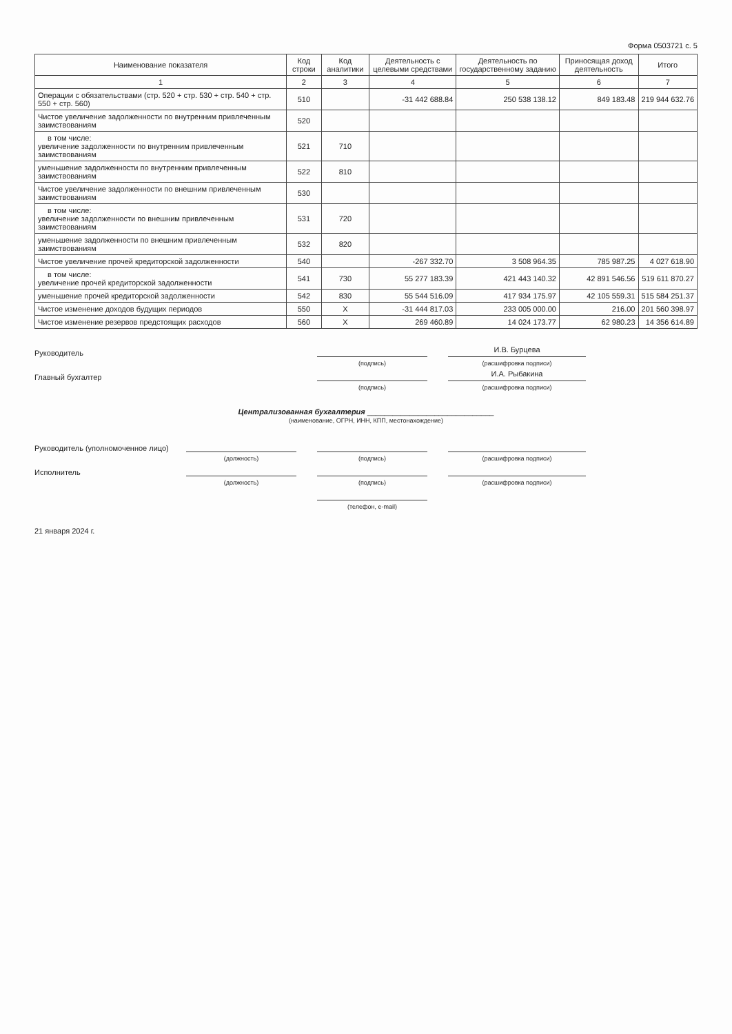Форма 0503721 с. 5
| Наименование показателя | Код строки | Код аналитики | Деятельность с целевыми средствами | Деятельность по государственному заданию | Приносящая доход деятельность | Итого |
| --- | --- | --- | --- | --- | --- | --- |
| 1 | 2 | 3 | 4 | 5 | 6 | 7 |
| Операции с обязательствами (стр. 520 + стр. 530 + стр. 540 + стр. 550 + стр. 560) | 510 | | -31 442 688.84 | 250 538 138.12 | 849 183.48 | 219 944 632.76 |
| Чистое увеличение задолженности по внутренним привлеченным заимствованиям | 520 | | | | | |
| в том числе: увеличение задолженности по внутренним привлеченным заимствованиям | 521 | 710 | | | | |
| уменьшение задолженности по внутренним привлеченным заимствованиям | 522 | 810 | | | | |
| Чистое увеличение задолженности по внешним привлеченным заимствованиям | 530 | | | | | |
| в том числе: увеличение задолженности по внешним привлеченным заимствованиям | 531 | 720 | | | | |
| уменьшение задолженности по внешним привлеченным заимствованиям | 532 | 820 | | | | |
| Чистое увеличение прочей кредиторской задолженности | 540 | | -267 332.70 | 3 508 964.35 | 785 987.25 | 4 027 618.90 |
| в том числе: увеличение прочей кредиторской задолженности | 541 | 730 | 55 277 183.39 | 421 443 140.32 | 42 891 546.56 | 519 611 870.27 |
| уменьшение прочей кредиторской задолженности | 542 | 830 | 55 544 516.09 | 417 934 175.97 | 42 105 559.31 | 515 584 251.37 |
| Чистое изменение доходов будущих периодов | 550 | X | -31 444 817.03 | 233 005 000.00 | 216.00 | 201 560 398.97 |
| Чистое изменение резервов предстоящих расходов | 560 | X | 269 460.89 | 14 024 173.77 | 62 980.23 | 14 356 614.89 |
Руководитель
И.В. Бурцева
(подпись)
(расшифровка подписи)
Главный бухгалтер
И.А. Рыбакина
(подпись)
(расшифровка подписи)
Централизованная бухгалтерия ______________________________
(наименование, ОГРН, ИНН, КПП, местонахождение)
Руководитель (уполномоченное лицо)
(должность)
(подпись)
(расшифровка подписи)
Исполнитель
(должность)
(подпись)
(расшифровка подписи)
(телефон, e-mail)
21 января 2024 г.